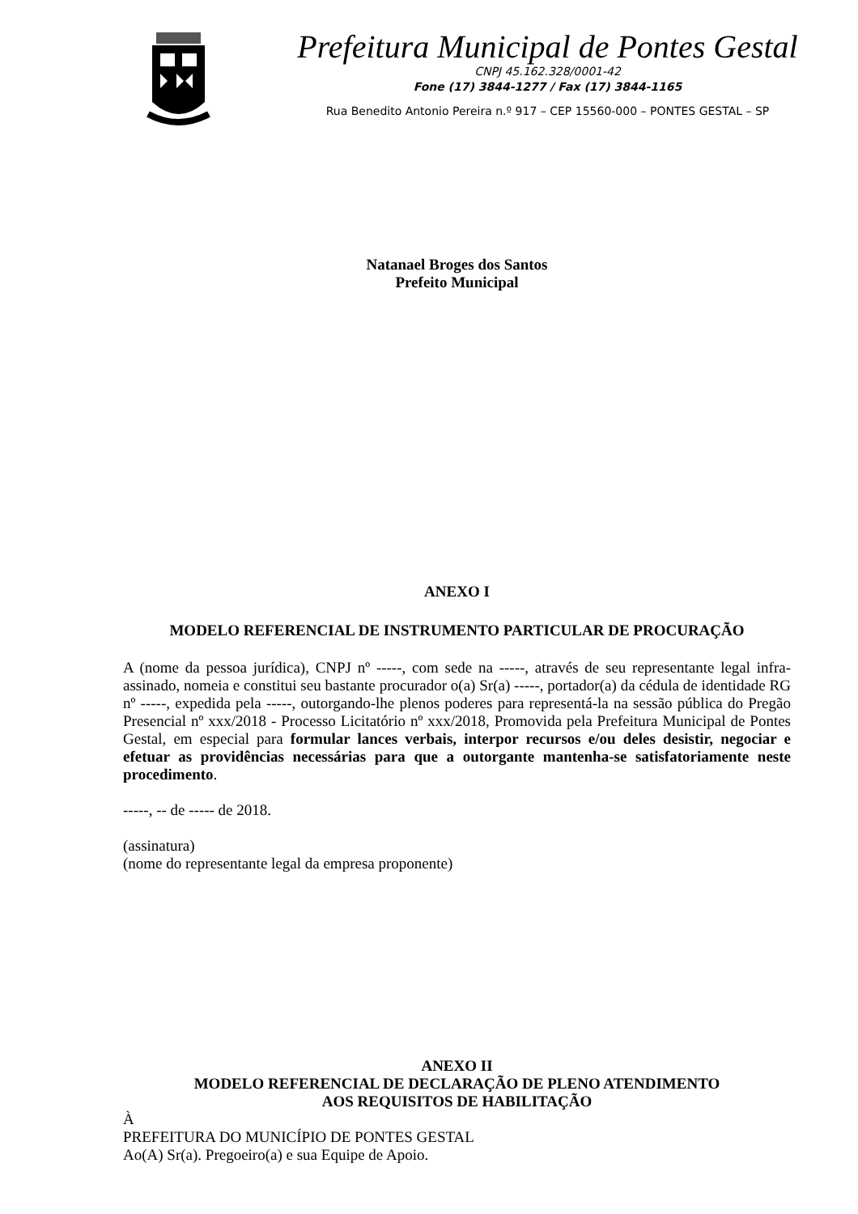Prefeitura Municipal de Pontes Gestal
CNPJ 45.162.328/0001-42
Fone (17) 3844-1277 / Fax (17) 3844-1165
Rua Benedito Antonio Pereira n.º 917 – CEP 15560-000 – PONTES GESTAL – SP
Natanael Broges dos Santos
Prefeito Municipal
ANEXO I
MODELO REFERENCIAL DE INSTRUMENTO PARTICULAR DE PROCURAÇÃO
A (nome da pessoa jurídica), CNPJ nº -----, com sede na -----, através de seu representante legal infra-assinado, nomeia e constitui seu bastante procurador o(a) Sr(a) -----, portador(a) da cédula de identidade RG nº -----, expedida pela -----, outorgando-lhe plenos poderes para representá-la na sessão pública do Pregão Presencial nº xxx/2018 - Processo Licitatório nº xxx/2018, Promovida pela Prefeitura Municipal de Pontes Gestal, em especial para formular lances verbais, interpor recursos e/ou deles desistir, negociar e efetuar as providências necessárias para que a outorgante mantenha-se satisfatoriamente neste procedimento.
-----, -- de ----- de 2018.
(assinatura)
(nome do representante legal da empresa proponente)
ANEXO II
MODELO REFERENCIAL DE DECLARAÇÃO DE PLENO ATENDIMENTO
AOS REQUISITOS DE HABILITAÇÃO
À
PREFEITURA DO MUNICÍPIO DE PONTES GESTAL
Ao(A) Sr(a). Pregoeiro(a) e sua Equipe de Apoio.